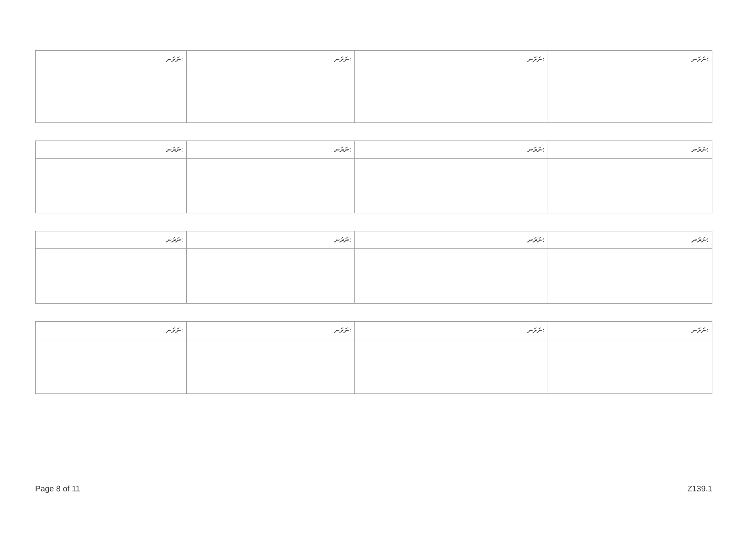| ނަރަނ: | ނަރަނ: | ނަރަނ: | ނަރަނ: |
| --- | --- | --- | --- |
| ނަރަނ: | ނަރަނ: | ނަރަނ: | ނަރަނ: |
| --- | --- | --- | --- |
| ނަރަނ: | ނަރަނ: | ނަރަނ: | ނަރަނ: |
| --- | --- | --- | --- |
| ނަރަނ: | ނަރަނ: | ނަރަނ: | ނަރަނ: |
| --- | --- | --- | --- |
Page 8 of 11 Z139.1